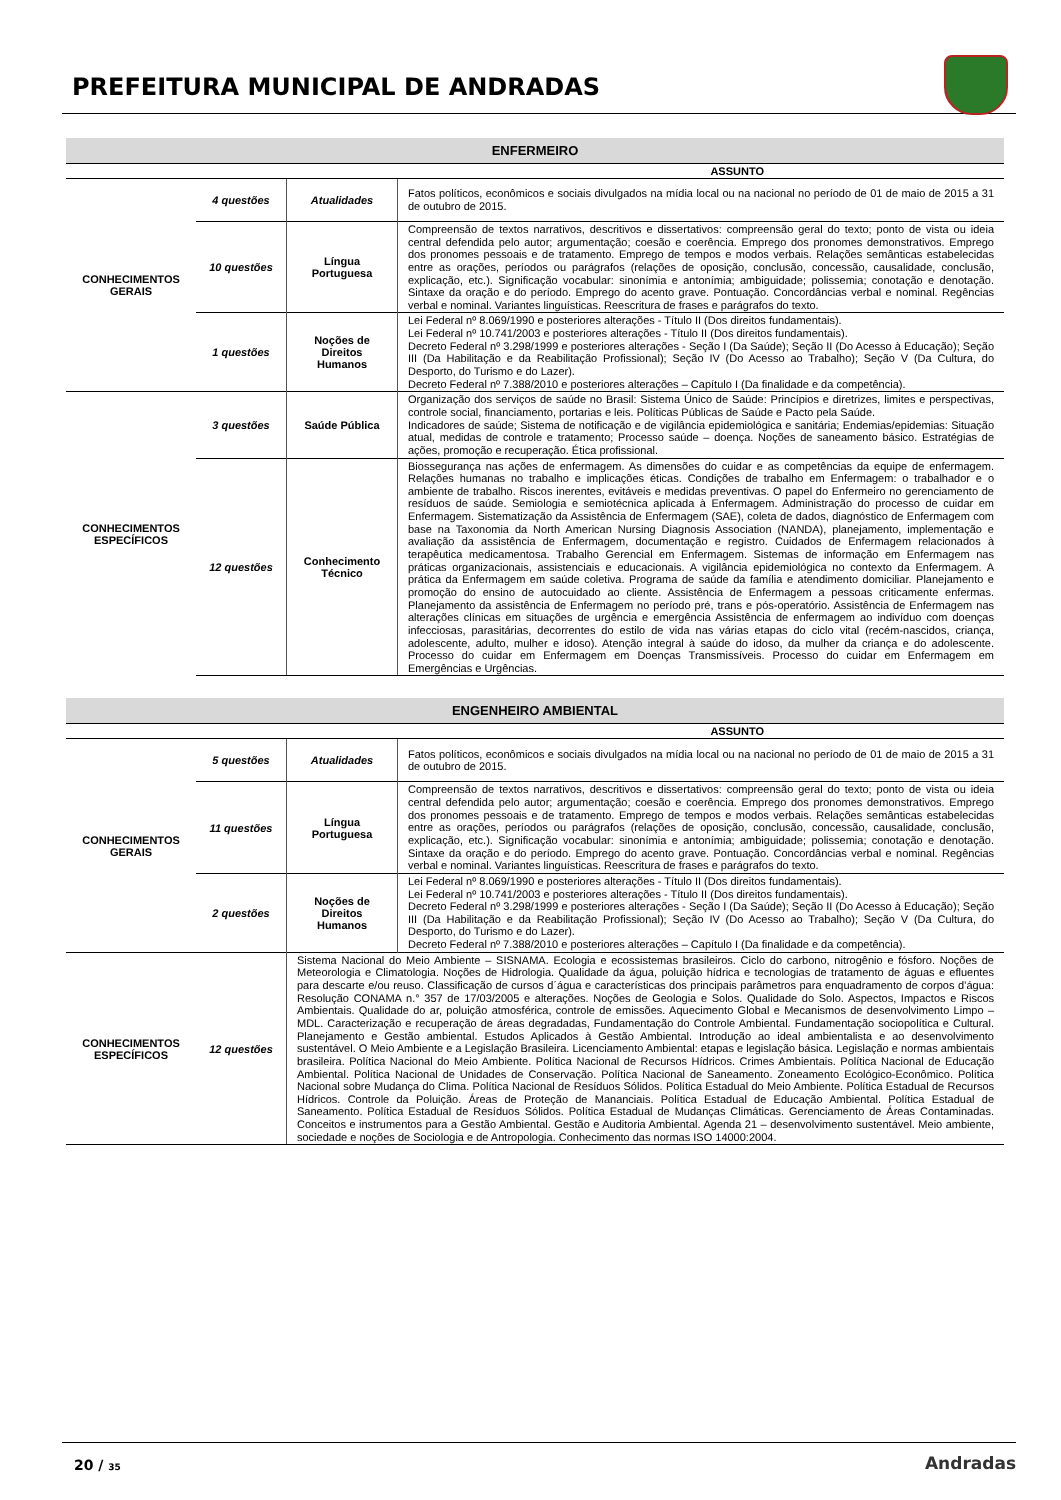PREFEITURA MUNICIPAL DE ANDRADAS
| ENFERMEIRO | | | |
| --- | --- | --- | --- |
| ASSUNTO | | | |
| CONHECIMENTOS GERAIS | 4 questões | Atualidades | Fatos políticos, econômicos e sociais divulgados na mídia local ou na nacional no período de 01 de maio de 2015 a 31 de outubro de 2015. |
| | 10 questões | Língua Portuguesa | Compreensão de textos narrativos, descritivos e dissertativos: compreensão geral do texto; ponto de vista ou ideia central defendida pelo autor; argumentação; coesão e coerência. Emprego dos pronomes demonstrativos. Emprego dos pronomes pessoais e de tratamento. Emprego de tempos e modos verbais. Relações semânticas estabelecidas entre as orações, períodos ou parágrafos (relações de oposição, conclusão, concessão, causalidade, conclusão, explicação, etc.). Significação vocabular: sinonímia e antonímia; ambiguidade; polissemia; conotação e denotação. Sintaxe da oração e do período. Emprego do acento grave. Pontuação. Concordâncias verbal e nominal. Regências verbal e nominal. Variantes linguísticas. Reescritura de frases e parágrafos do texto. |
| | 1 questões | Noções de Direitos Humanos | Lei Federal nº 8.069/1990 e posteriores alterações - Título II (Dos direitos fundamentais). Lei Federal nº 10.741/2003 e posteriores alterações - Título II (Dos direitos fundamentais). Decreto Federal nº 3.298/1999 e posteriores alterações - Seção I (Da Saúde); Seção II (Do Acesso à Educação); Seção III (Da Habilitação e da Reabilitação Profissional); Seção IV (Do Acesso ao Trabalho); Seção V (Da Cultura, do Desporto, do Turismo e do Lazer). Decreto Federal nº 7.388/2010 e posteriores alterações – Capítulo I (Da finalidade e da competência). |
| CONHECIMENTOS ESPECÍFICOS | 3 questões | Saúde Pública | Organização dos serviços de saúde no Brasil: Sistema Único de Saúde: Princípios e diretrizes, limites e perspectivas, controle social, financiamento, portarias e leis. Políticas Públicas de Saúde e Pacto pela Saúde. Indicadores de saúde; Sistema de notificação e de vigilância epidemiológica e sanitária; Endemias/epidemias: Situação atual, medidas de controle e tratamento; Processo saúde – doença. Noções de saneamento básico. Estratégias de ações, promoção e recuperação. Ética profissional. |
| | 12 questões | Conhecimento Técnico | Biossegurança nas ações de enfermagem. As dimensões do cuidar e as competências da equipe de enfermagem. Relações humanas no trabalho e implicações éticas. Condições de trabalho em Enfermagem: o trabalhador e o ambiente de trabalho. Riscos inerentes, evitáveis e medidas preventivas. O papel do Enfermeiro no gerenciamento de resíduos de saúde. Semiologia e semiotécnica aplicada à Enfermagem. Administração do processo de cuidar em Enfermagem. Sistematização da Assistência de Enfermagem (SAE), coleta de dados, diagnóstico de Enfermagem com base na Taxonomia da North American Nursing Diagnosis Association (NANDA), planejamento, implementação e avaliação da assistência de Enfermagem, documentação e registro. Cuidados de Enfermagem relacionados à terapêutica medicamentosa. Trabalho Gerencial em Enfermagem. Sistemas de informação em Enfermagem nas práticas organizacionais, assistenciais e educacionais. A vigilância epidemiológica no contexto da Enfermagem. A prática da Enfermagem em saúde coletiva. Programa de saúde da família e atendimento domiciliar. Planejamento e promoção do ensino de autocuidado ao cliente. Assistência de Enfermagem a pessoas criticamente enfermas. Planejamento da assistência de Enfermagem no período pré, trans e pós-operatório. Assistência de Enfermagem nas alterações clínicas em situações de urgência e emergência Assistência de enfermagem ao indivíduo com doenças infecciosas, parasitárias, decorrentes do estilo de vida nas várias etapas do ciclo vital (recém-nascidos, criança, adolescente, adulto, mulher e idoso). Atenção integral à saúde do idoso, da mulher da criança e do adolescente. Processo do cuidar em Enfermagem em Doenças Transmissíveis. Processo do cuidar em Enfermagem em Emergências e Urgências. |
| ENGENHEIRO AMBIENTAL | | | |
| --- | --- | --- | --- |
| ASSUNTO | | | |
| CONHECIMENTOS GERAIS | 5 questões | Atualidades | Fatos políticos, econômicos e sociais divulgados na mídia local ou na nacional no período de 01 de maio de 2015 a 31 de outubro de 2015. |
| | 11 questões | Língua Portuguesa | Compreensão de textos narrativos, descritivos e dissertativos: compreensão geral do texto; ponto de vista ou ideia central defendida pelo autor; argumentação; coesão e coerência. Emprego dos pronomes demonstrativos. Emprego dos pronomes pessoais e de tratamento. Emprego de tempos e modos verbais. Relações semânticas estabelecidas entre as orações, períodos ou parágrafos (relações de oposição, conclusão, concessão, causalidade, conclusão, explicação, etc.). Significação vocabular: sinonímia e antonímia; ambiguidade; polissemia; conotação e denotação. Sintaxe da oração e do período. Emprego do acento grave. Pontuação. Concordâncias verbal e nominal. Regências verbal e nominal. Variantes linguísticas. Reescritura de frases e parágrafos do texto. |
| | 2 questões | Noções de Direitos Humanos | Lei Federal nº 8.069/1990 e posteriores alterações - Título II (Dos direitos fundamentais). Lei Federal nº 10.741/2003 e posteriores alterações - Título II (Dos direitos fundamentais). Decreto Federal nº 3.298/1999 e posteriores alterações - Seção I (Da Saúde); Seção II (Do Acesso à Educação); Seção III (Da Habilitação e da Reabilitação Profissional); Seção IV (Do Acesso ao Trabalho); Seção V (Da Cultura, do Desporto, do Turismo e do Lazer). Decreto Federal nº 7.388/2010 e posteriores alterações – Capítulo I (Da finalidade e da competência). |
| CONHECIMENTOS ESPECÍFICOS | 12 questões | Sistema Nacional do Meio Ambiente – SISNAMA. Ecologia e ecossistemas brasileiros. Ciclo do carbono, nitrogênio e fósforo. Noções de Meteorologia e Climatologia. Noções de Hidrologia. Qualidade da água, poluição hídrica e tecnologias de tratamento de águas e efluentes para descarte e/ou reuso. Classificação de cursos d´água e características dos principais parâmetros para enquadramento de corpos d’água: Resolução CONAMA n.° 357 de 17/03/2005 e alterações. Noções de Geologia e Solos. Qualidade do Solo. Aspectos, Impactos e Riscos Ambientais. Qualidade do ar, poluição atmosférica, controle de emissões. Aquecimento Global e Mecanismos de desenvolvimento Limpo – MDL. Caracterização e recuperação de áreas degradadas, Fundamentação do Controle Ambiental. Fundamentação sociopolítica e Cultural. Planejamento e Gestão ambiental. Estudos Aplicados à Gestão Ambiental. Introdução ao ideal ambientalista e ao desenvolvimento sustentável. O Meio Ambiente e a Legislação Brasileira. Licenciamento Ambiental: etapas e legislação básica. Legislação e normas ambientais brasileira. Política Nacional do Meio Ambiente. Política Nacional de Recursos Hídricos. Crimes Ambientais. Política Nacional de Educação Ambiental. Política Nacional de Unidades de Conservação. Política Nacional de Saneamento. Zoneamento Ecológico-Econômico. Política Nacional sobre Mudança do Clima. Política Nacional de Resíduos Sólidos. Política Estadual do Meio Ambiente. Política Estadual de Recursos Hídricos. Controle da Poluição. Áreas de Proteção de Mananciais. Política Estadual de Educação Ambiental. Política Estadual de Saneamento. Política Estadual de Resíduos Sólidos. Política Estadual de Mudanças Climáticas. Gerenciamento de Áreas Contaminadas. Conceitos e instrumentos para a Gestão Ambiental. Gestão e Auditoria Ambiental. Agenda 21 – desenvolvimento sustentável. Meio ambiente, sociedade e noções de Sociologia e de Antropologia. Conhecimento das normas ISO 14000:2004. | |
20 / 35 Andradas